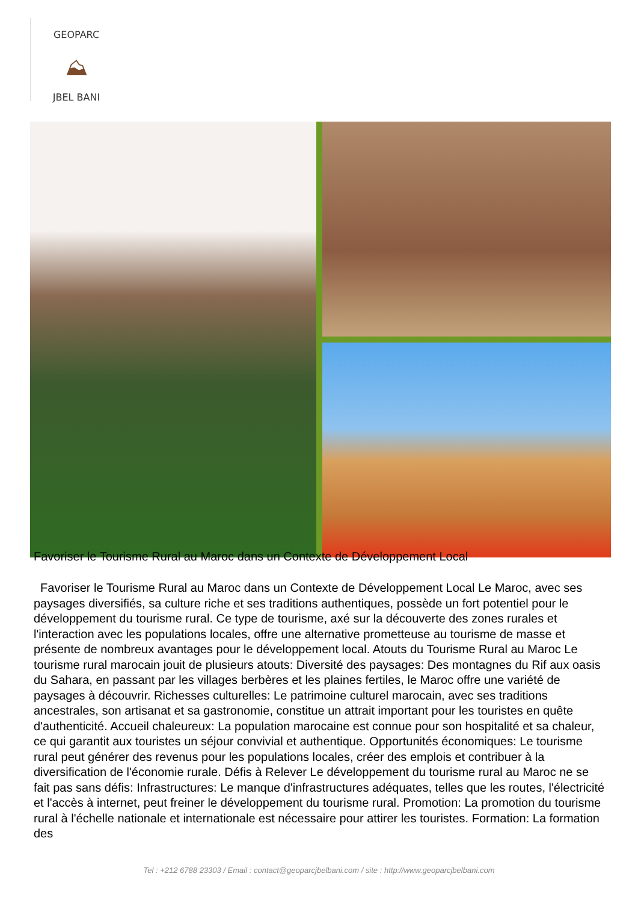GEOPARC
⛰
JBEL BANI
Favoriser le Tourisme Rural au Maroc dans un Contexte de Développement Local
Favoriser le Tourisme Rural au Maroc dans un Contexte de Développement Local Le Maroc, avec ses paysages diversifiés, sa culture riche et ses traditions authentiques, possède un fort potentiel pour le développement du tourisme rural. Ce type de tourisme, axé sur la découverte des zones rurales et l'interaction avec les populations locales, offre une alternative prometteuse au tourisme de masse et présente de nombreux avantages pour le développement local. Atouts du Tourisme Rural au Maroc Le tourisme rural marocain jouit de plusieurs atouts: Diversité des paysages: Des montagnes du Rif aux oasis du Sahara, en passant par les villages berbères et les plaines fertiles, le Maroc offre une variété de paysages à découvrir. Richesses culturelles: Le patrimoine culturel marocain, avec ses traditions ancestrales, son artisanat et sa gastronomie, constitue un attrait important pour les touristes en quête d'authenticité. Accueil chaleureux: La population marocaine est connue pour son hospitalité et sa chaleur, ce qui garantit aux touristes un séjour convivial et authentique. Opportunités économiques: Le tourisme rural peut générer des revenus pour les populations locales, créer des emplois et contribuer à la diversification de l'économie rurale. Défis à Relever Le développement du tourisme rural au Maroc ne se fait pas sans défis: Infrastructures: Le manque d'infrastructures adéquates, telles que les routes, l'électricité et l'accès à internet, peut freiner le développement du tourisme rural. Promotion: La promotion du tourisme rural à l'échelle nationale et internationale est nécessaire pour attirer les touristes. Formation: La formation des
Tel : +212 6788 23303 / Email : contact@geoparcjbelbani.com / site : http://www.geoparcjbelbani.com